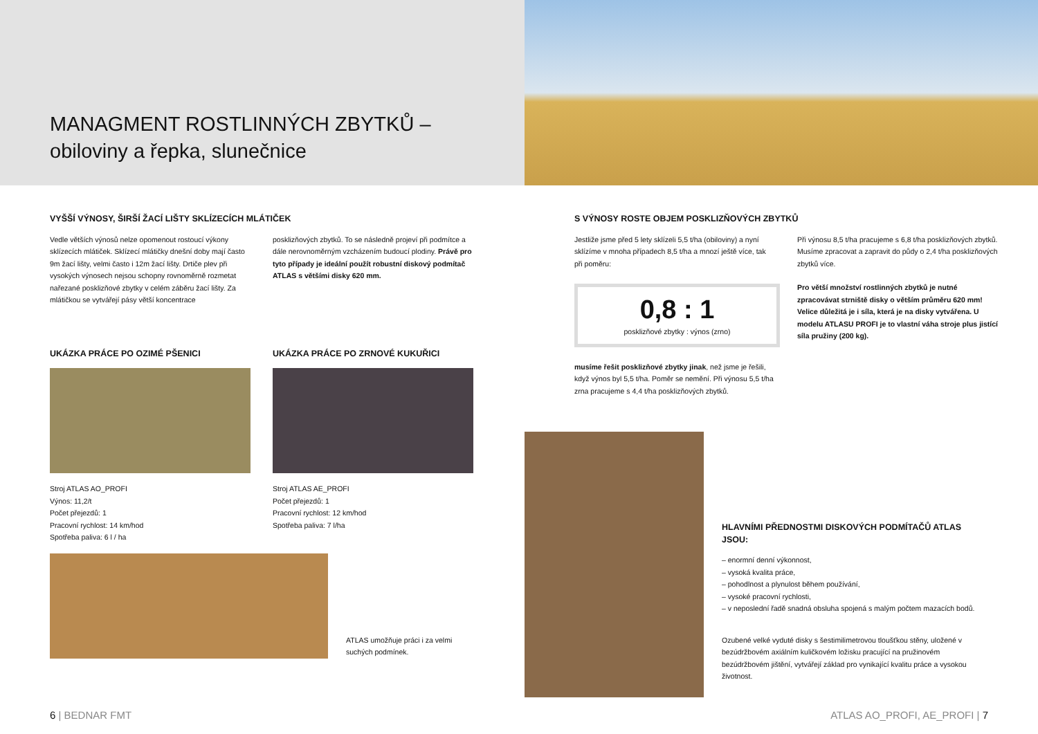MANAGMENT ROSTLINNÝCH ZBYTKŮ –
obiloviny a řepka, slunečnice
VYŠŠÍ VÝNOSY, ŠIRŠÍ ŽACÍ LIŠTY SKLÍZECÍCH MLÁTIČEK
Vedle větších výnosů nelze opomenout rostoucí výkony sklízecích mlátiček. Sklízecí mlátičky dnešní doby mají často 9m žací lišty, velmi často i 12m žací lišty. Drtiče plev při vysokých výnosech nejsou schopny rovnoměrně rozmetat nařezané posklizňové zbytky v celém záběru žací lišty. Za mlátičkou se vytvářejí pásy větší koncentrace
posklizňových zbytků. To se následně projeví při podmítce a dále nerovnoměrným vzcházením budoucí plodiny. Právě pro tyto případy je ideální použít robustní diskový podmítač ATLAS s většími disky 620 mm.
UKÁZKA PRÁCE PO OZIMÉ PŠENICI
Stroj ATLAS AO_PROFI
Výnos: 11,2/t
Počet přejezdů: 1
Pracovní rychlost: 14 km/hod
Spotřeba paliva: 6 l / ha
UKÁZKA PRÁCE PO ZRNOVÉ KUKUŘICI
Stroj ATLAS AE_PROFI
Počet přejezdů: 1
Pracovní rychlost: 12 km/hod
Spotřeba paliva: 7 l/ha
ATLAS umožňuje práci i za velmi
suchých podmínek.
S VÝNOSY ROSTE OBJEM POSKLIZŇOVÝCH ZBYTKŮ
Jestliže jsme před 5 lety sklízeli 5,5 t/ha (obiloviny) a nyní sklízíme v mnoha případech 8,5 t/ha a mnozí ještě více, tak při poměru:
0,8 : 1
posklizňové zbytky : výnos (zrno)
musíme řešit posklizňové zbytky jinak, než jsme je řešili, když výnos byl 5,5 t/ha. Poměr se nemění. Při výnosu 5,5 t/ha zrna pracujeme s 4,4 t/ha posklizňových zbytků.
Při výnosu 8,5 t/ha pracujeme s 6,8 t/ha posklizňových zbytků. Musíme zpracovat a zapravit do půdy o 2,4 t/ha posklizňových zbytků více.
Pro větší množství rostlinných zbytků je nutné zpracovávat strniště disky o větším průměru 620 mm! Velice důležitá je i síla, která je na disky vytvářena. U modelu ATLASU PROFI je to vlastní váha stroje plus jistící síla pružiny (200 kg).
HLAVNÍMI PŘEDNOSTMI DISKOVÝCH PODMÍTAČŮ ATLAS JSOU:
– enormní denní výkonnost,
– vysoká kvalita práce,
– pohodlnost a plynulost během používání,
– vysoké pracovní rychlosti,
– v neposlední řadě snadná obsluha spojená s malým počtem mazacích bodů.
Ozubené velké vyduté disky s šestimilimetrovou tloušťkou stěny, uložené v bezúdržbovém axiálním kuličkovém ložisku pracující na pružinovém bezúdržbovém jištění, vytvářejí základ pro vynikající kvalitu práce a vysokou životnost.
6 | BEDNAR FMT ATLAS AO_PROFI, AE_PROFI | 7